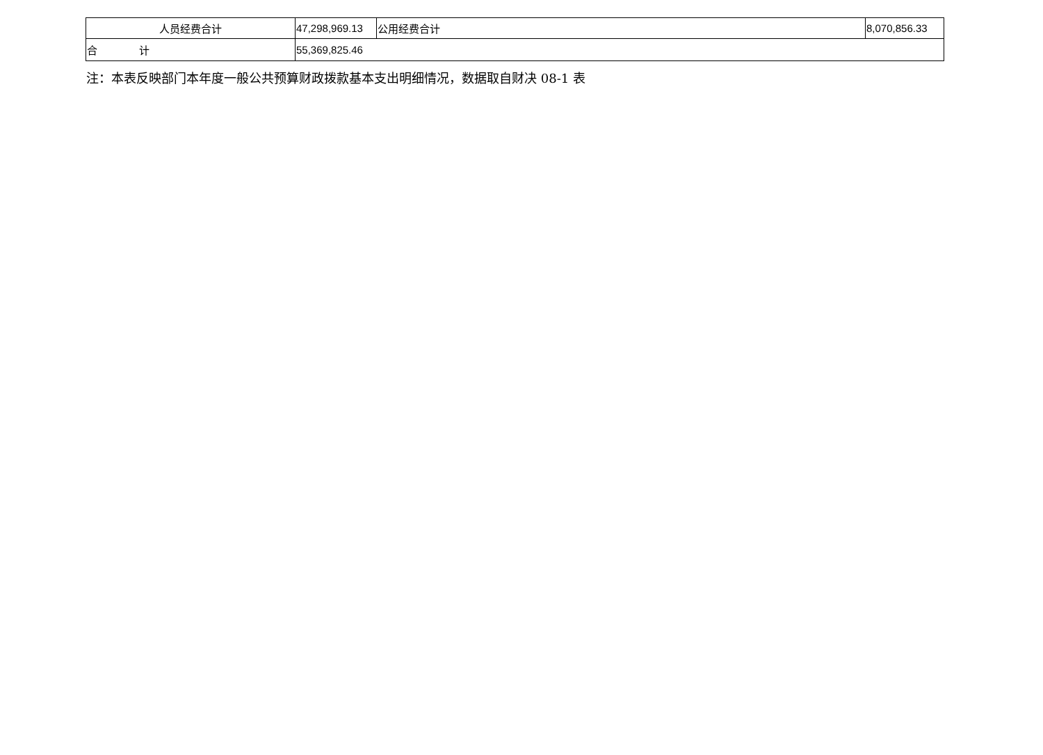| 人员经费合计 | 47,298,969.13 | 公用经费合计 | 8,070,856.33 |
| 合 计 | 55,369,825.46 | | |
注：本表反映部门本年度一般公共预算财政拨款基本支出明细情况，数据取自财决 08-1 表